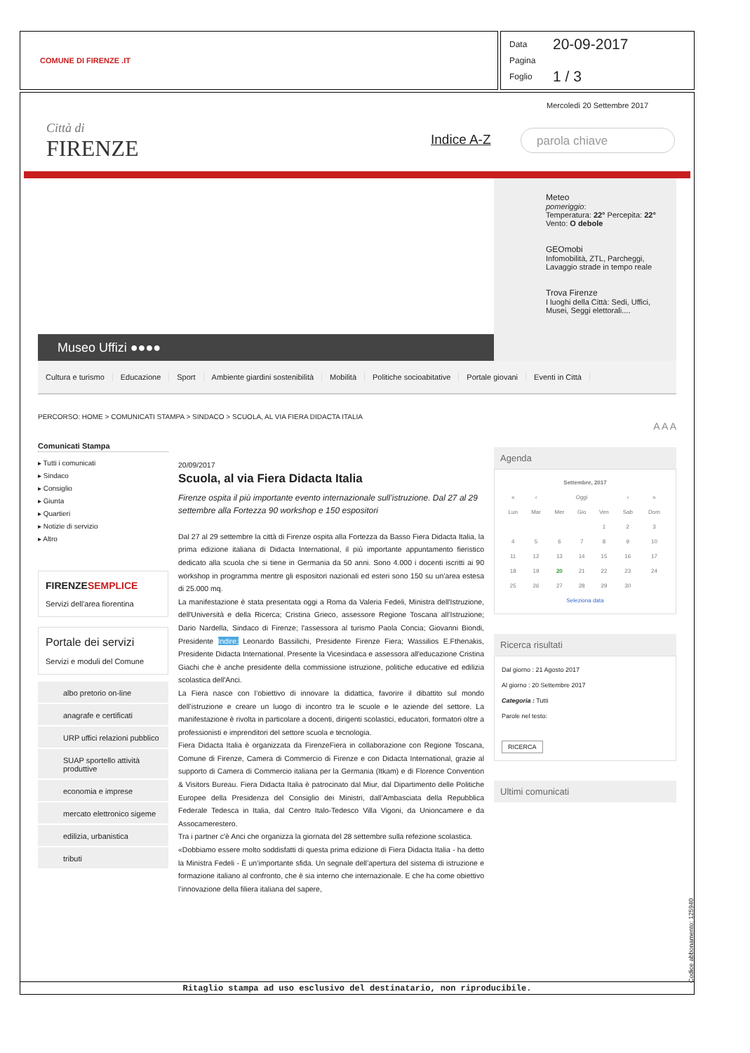COMUNE DI FIRENZE .IT
Data 20-09-2017
Pagina
Foglio 1 / 3
Città di
FIRENZE
Mercoledì 20 Settembre 2017
Indice A-Z parola chiave
Museo Uffizi ●●●●
Meteo
pomeriggio:
Temperatura: 22° Percepita: 22°
Vento: O debole
GEOmobi
Infomobilità, ZTL, Parcheggi, Lavaggio strade in tempo reale
Trova Firenze
I luoghi della Città: Sedi, Uffici, Musei, Seggi elettorali....
Cultura e turismo Educazione Sport Ambiente giardini sostenibilità Mobilità Politiche socioabitative Portale giovani Eventi in Città
PERCORSO: HOME > COMUNICATI STAMPA > SINDACO > SCUOLA, AL VIA FIERA DIDACTA ITALIA
Comunicati Stampa
▸ Tutti i comunicati
▸ Sindaco
▸ Consiglio
▸ Giunta
▸ Quartieri
▸ Notizie di servizio
▸ Altro
FIRENZESEMPLICE
Servizi dell'area fiorentina
Portale dei servizi
Servizi e moduli del Comune
albo pretorio on-line
anagrafe e certificati
URP uffici relazioni pubblico
SUAP sportello attività produttive
economia e imprese
mercato elettronico sigeme
edilizia, urbanistica
tributi
20/09/2017
Scuola, al via Fiera Didacta Italia
Firenze ospita il più importante evento internazionale sull’istruzione. Dal 27 al 29 settembre alla Fortezza 90 workshop e 150 espositori
Dal 27 al 29 settembre la città di Firenze ospita alla Fortezza da Basso Fiera Didacta Italia, la prima edizione italiana di Didacta International, il più importante appuntamento fieristico dedicato alla scuola che si tiene in Germania da 50 anni. Sono 4.000 i docenti iscritti ai 90 workshop in programma mentre gli espositori nazionali ed esteri sono 150 su un’area estesa di 25.000 mq.
La manifestazione è stata presentata oggi a Roma da Valeria Fedeli, Ministra dell'Istruzione, dell'Università e della Ricerca; Cristina Grieco, assessore Regione Toscana all’Istruzione; Dario Nardella, Sindaco di Firenze; l'assessora al turismo Paola Concia; Giovanni Biondi, Presidente Indire; Leonardo Bassilichi, Presidente Firenze Fiera; Wassilios E.Fthenakis, Presidente Didacta International. Presente la Vicesindaca e assessora all'educazione Cristina Giachi che è anche presidente della commissione istruzione, politiche educative ed edilizia scolastica dell'Anci.
La Fiera nasce con l’obiettivo di innovare la didattica, favorire il dibattito sul mondo dell’istruzione e creare un luogo di incontro tra le scuole e le aziende del settore. La manifestazione è rivolta in particolare a docenti, dirigenti scolastici, educatori, formatori oltre a professionisti e imprenditori del settore scuola e tecnologia.
Fiera Didacta Italia è organizzata da FirenzeFiera in collaborazione con Regione Toscana, Comune di Firenze, Camera di Commercio di Firenze e con Didacta International, grazie al supporto di Camera di Commercio italiana per la Germania (Itkam) e di Florence Convention & Visitors Bureau. Fiera Didacta Italia è patrocinato dal Miur, dal Dipartimento delle Politiche Europee della Presidenza del Consiglio dei Ministri, dall’Ambasciata della Repubblica Federale Tedesca in Italia, dal Centro Italo-Tedesco Villa Vigoni, da Unioncamere e da Assocamerestero.
Tra i partner c'è Anci che organizza la giornata del 28 settembre sulla refezione scolastica.
«Dobbiamo essere molto soddisfatti di questa prima edizione di Fiera Didacta Italia - ha detto la Ministra Fedeli - È un’importante sfida. Un segnale dell’apertura del sistema di istruzione e formazione italiano al confronto, che è sia interno che internazionale. E che ha come obiettivo l’innovazione della filiera italiana del sapere,
A A A
Agenda
| Settembre, 2017 | | | | | | |
| --- | --- | --- | --- | --- | --- | --- |
| « | ‹ | Oggi | | | › | » |
| Lun | Mar | Mer | Gio | Ven | Sab | Dom |
| | | | | 1 | 2 | 3 |
| 4 | 5 | 6 | 7 | 8 | 9 | 10 |
| 11 | 12 | 13 | 14 | 15 | 16 | 17 |
| 18 | 19 | 20 | 21 | 22 | 23 | 24 |
| 25 | 26 | 27 | 28 | 29 | 30 | |
| Seleziona data | | | | | | |
Ricerca risultati
Dal giorno : 21 Agosto 2017
Al giorno : 20 Settembre 2017
Categoria : Tutti
Parole nel testo:
RICERCA
Ultimi comunicati
Ritaglio stampa ad uso esclusivo del destinatario, non riproducibile. Codice abbonamento: 125940